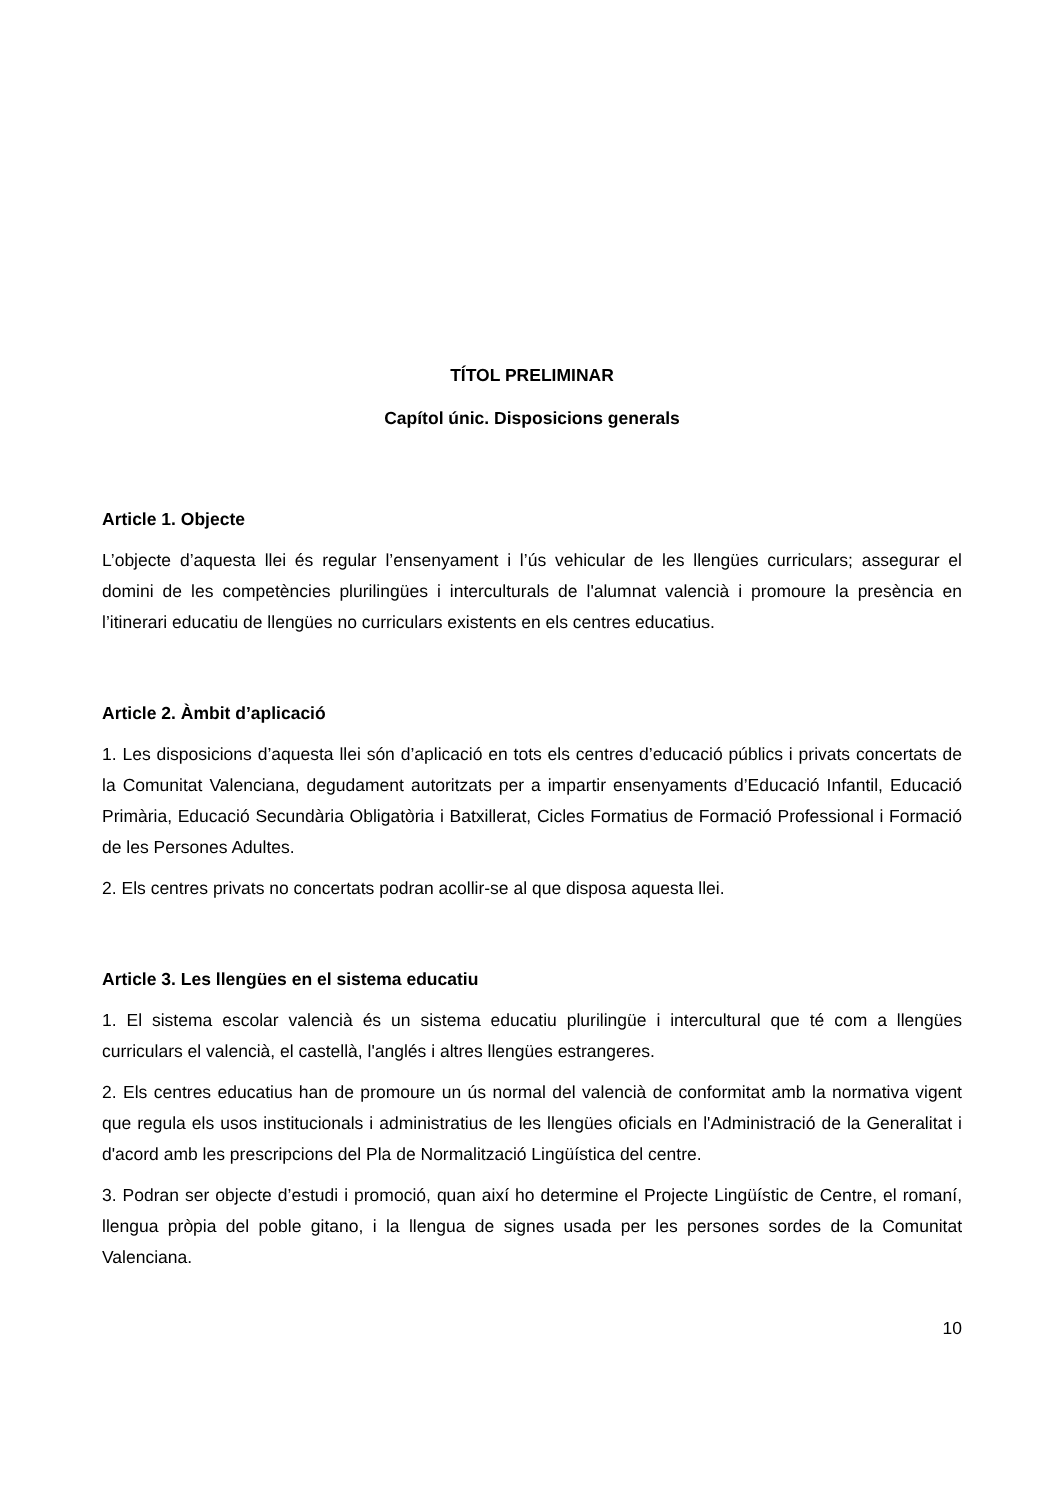TÍTOL PRELIMINAR
Capítol únic. Disposicions generals
Article 1. Objecte
L’objecte d’aquesta llei és regular l’ensenyament i l’ús vehicular de les llengües curriculars; assegurar el domini de les competències plurilingües i interculturals de l'alumnat valencià i promoure la presència en l’itinerari educatiu de llengües no curriculars existents en els centres educatius.
Article 2. Àmbit d’aplicació
1. Les disposicions d’aquesta llei són d’aplicació en tots els centres d’educació públics i privats concertats de la Comunitat Valenciana, degudament autoritzats per a impartir ensenyaments d’Educació Infantil, Educació Primària, Educació Secundària Obligatòria i Batxillerat, Cicles Formatius de Formació Professional i Formació de les Persones Adultes.
2. Els centres privats no concertats podran acollir-se al que disposa aquesta llei.
Article 3. Les llengües en el sistema educatiu
1. El sistema escolar valencià és un sistema educatiu plurilingüe i intercultural que té com a llengües curriculars el valencià, el castellà, l'anglés i altres llengües estrangeres.
2. Els centres educatius han de promoure un ús normal del valencià de conformitat amb la normativa vigent que regula els usos institucionals i administratius de les llengües oficials en l'Administració de la Generalitat i d'acord amb les prescripcions del Pla de Normalització Lingüística del centre.
3. Podran ser objecte d’estudi i promoció, quan així ho determine el Projecte Lingüístic de Centre, el romaní, llengua pròpia del poble gitano, i la llengua de signes usada per les persones sordes de la Comunitat Valenciana.
10